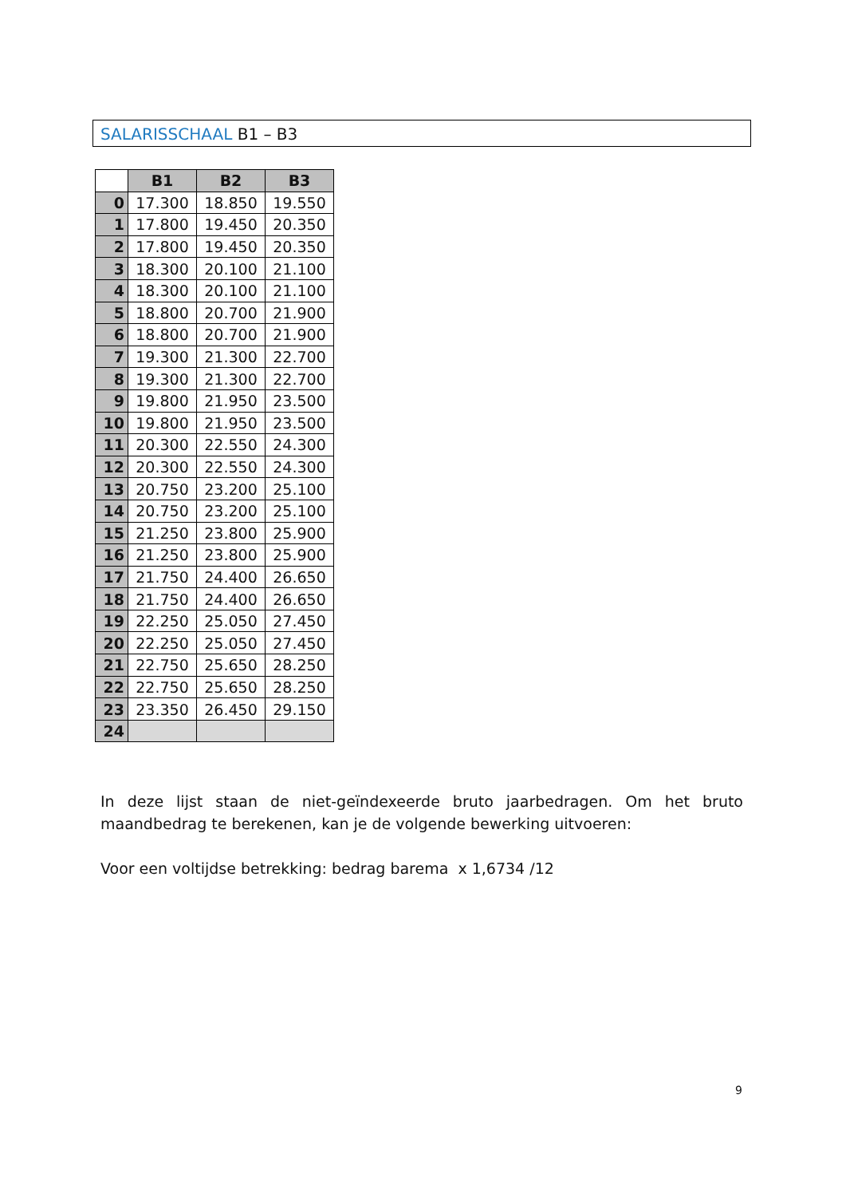SALARISSCHAAL B1 – B3
| | B1 | B2 | B3 |
| 0 | 17.300 | 18.850 | 19.550 |
| 1 | 17.800 | 19.450 | 20.350 |
| 2 | 17.800 | 19.450 | 20.350 |
| 3 | 18.300 | 20.100 | 21.100 |
| 4 | 18.300 | 20.100 | 21.100 |
| 5 | 18.800 | 20.700 | 21.900 |
| 6 | 18.800 | 20.700 | 21.900 |
| 7 | 19.300 | 21.300 | 22.700 |
| 8 | 19.300 | 21.300 | 22.700 |
| 9 | 19.800 | 21.950 | 23.500 |
| 10 | 19.800 | 21.950 | 23.500 |
| 11 | 20.300 | 22.550 | 24.300 |
| 12 | 20.300 | 22.550 | 24.300 |
| 13 | 20.750 | 23.200 | 25.100 |
| 14 | 20.750 | 23.200 | 25.100 |
| 15 | 21.250 | 23.800 | 25.900 |
| 16 | 21.250 | 23.800 | 25.900 |
| 17 | 21.750 | 24.400 | 26.650 |
| 18 | 21.750 | 24.400 | 26.650 |
| 19 | 22.250 | 25.050 | 27.450 |
| 20 | 22.250 | 25.050 | 27.450 |
| 21 | 22.750 | 25.650 | 28.250 |
| 22 | 22.750 | 25.650 | 28.250 |
| 23 | 23.350 | 26.450 | 29.150 |
| 24 | | | |
In deze lijst staan de niet-geïndexeerde bruto jaarbedragen. Om het bruto maandbedrag te berekenen, kan je de volgende bewerking uitvoeren:
Voor een voltijdse betrekking: bedrag barema x 1,6734 /12
9